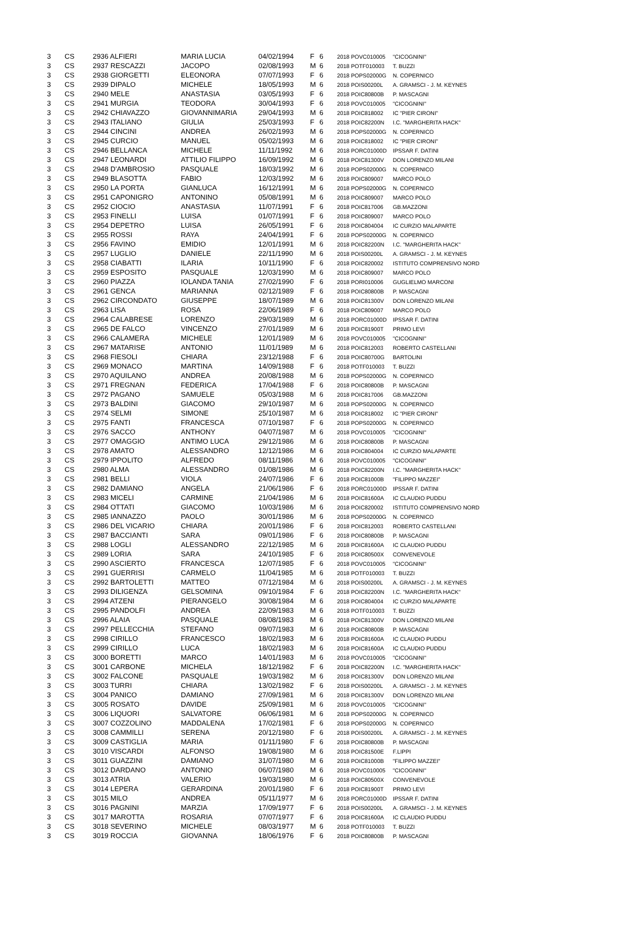| 3 | CS | 2936 ALFIERI | MARIA LUCIA | 04/02/1994 | F | 6 | 2018 POVC010005 | "CICOGNINI" |
| 3 | CS | 2937 RESCAZZI | JACOPO | 02/08/1993 | M | 6 | 2018 POTF010003 | T. BUZZI |
| 3 | CS | 2938 GIORGETTI | ELEONORA | 07/07/1993 | F | 6 | 2018 POPS02000G | N. COPERNICO |
| 3 | CS | 2939 DIPALO | MICHELE | 18/05/1993 | M | 6 | 2018 POIS00200L | A. GRAMSCI - J. M. KEYNES |
| 3 | CS | 2940 MELE | ANASTASIA | 03/05/1993 | F | 6 | 2018 POIC80800B | P. MASCAGNI |
| 3 | CS | 2941 MURGIA | TEODORA | 30/04/1993 | F | 6 | 2018 POVC010005 | "CICOGNINI" |
| 3 | CS | 2942 CHIAVAZZO | GIOVANNIMARIA | 29/04/1993 | M | 6 | 2018 POIC818002 | IC "PIER CIRONI" |
| 3 | CS | 2943 ITALIANO | GIULIA | 25/03/1993 | F | 6 | 2018 POIC82200N | I.C. "MARGHERITA HACK" |
| 3 | CS | 2944 CINCINI | ANDREA | 26/02/1993 | M | 6 | 2018 POPS02000G | N. COPERNICO |
| 3 | CS | 2945 CURCIO | MANUEL | 05/02/1993 | M | 6 | 2018 POIC818002 | IC "PIER CIRONI" |
| 3 | CS | 2946 BELLANCA | MICHELE | 11/11/1992 | M | 6 | 2018 PORC01000D | IPSSAR F. DATINI |
| 3 | CS | 2947 LEONARDI | ATTILIO FILIPPO | 16/09/1992 | M | 6 | 2018 POIC81300V | DON LORENZO MILANI |
| 3 | CS | 2948 D'AMBROSIO | PASQUALE | 18/03/1992 | M | 6 | 2018 POPS02000G | N. COPERNICO |
| 3 | CS | 2949 BLASOTTA | FABIO | 12/03/1992 | M | 6 | 2018 POIC809007 | MARCO POLO |
| 3 | CS | 2950 LA PORTA | GIANLUCA | 16/12/1991 | M | 6 | 2018 POPS02000G | N. COPERNICO |
| 3 | CS | 2951 CAPONIGRO | ANTONINO | 05/08/1991 | M | 6 | 2018 POIC809007 | MARCO POLO |
| 3 | CS | 2952 CIOCIO | ANASTASIA | 11/07/1991 | F | 6 | 2018 POIC817006 | GB.MAZZONI |
| 3 | CS | 2953 FINELLI | LUISA | 01/07/1991 | F | 6 | 2018 POIC809007 | MARCO POLO |
| 3 | CS | 2954 DEPETRO | LUISA | 26/05/1991 | F | 6 | 2018 POIC804004 | IC CURZIO MALAPARTE |
| 3 | CS | 2955 ROSSI | RAYA | 24/04/1991 | F | 6 | 2018 POPS02000G | N. COPERNICO |
| 3 | CS | 2956 FAVINO | EMIDIO | 12/01/1991 | M | 6 | 2018 POIC82200N | I.C. "MARGHERITA HACK" |
| 3 | CS | 2957 LUGLIO | DANIELE | 22/11/1990 | M | 6 | 2018 POIS00200L | A. GRAMSCI - J. M. KEYNES |
| 3 | CS | 2958 CIABATTI | ILARIA | 10/11/1990 | F | 6 | 2018 POIC820002 | ISTITUTO COMPRENSIVO NORD |
| 3 | CS | 2959 ESPOSITO | PASQUALE | 12/03/1990 | M | 6 | 2018 POIC809007 | MARCO POLO |
| 3 | CS | 2960 PIAZZA | IOLANDA TANIA | 27/02/1990 | F | 6 | 2018 PORI010006 | GUGLIELMO MARCONI |
| 3 | CS | 2961 GENCA | MARIANNA | 02/12/1989 | F | 6 | 2018 POIC80800B | P. MASCAGNI |
| 3 | CS | 2962 CIRCONDATO | GIUSEPPE | 18/07/1989 | M | 6 | 2018 POIC81300V | DON LORENZO MILANI |
| 3 | CS | 2963 LISA | ROSA | 22/06/1989 | F | 6 | 2018 POIC809007 | MARCO POLO |
| 3 | CS | 2964 CALABRESE | LORENZO | 29/03/1989 | M | 6 | 2018 PORC01000D | IPSSAR F. DATINI |
| 3 | CS | 2965 DE FALCO | VINCENZO | 27/01/1989 | M | 6 | 2018 POIC81900T | PRIMO LEVI |
| 3 | CS | 2966 CALAMERA | MICHELE | 12/01/1989 | M | 6 | 2018 POVC010005 | "CICOGNINI" |
| 3 | CS | 2967 MATARISE | ANTONIO | 11/01/1989 | M | 6 | 2018 POIC812003 | ROBERTO CASTELLANI |
| 3 | CS | 2968 FIESOLI | CHIARA | 23/12/1988 | F | 6 | 2018 POIC80700G | BARTOLINI |
| 3 | CS | 2969 MONACO | MARTINA | 14/09/1988 | F | 6 | 2018 POTF010003 | T. BUZZI |
| 3 | CS | 2970 AQUILANO | ANDREA | 20/08/1988 | M | 6 | 2018 POPS02000G | N. COPERNICO |
| 3 | CS | 2971 FREGNAN | FEDERICA | 17/04/1988 | F | 6 | 2018 POIC80800B | P. MASCAGNI |
| 3 | CS | 2972 PAGANO | SAMUELE | 05/03/1988 | M | 6 | 2018 POIC817006 | GB.MAZZONI |
| 3 | CS | 2973 BALDINI | GIACOMO | 29/10/1987 | M | 6 | 2018 POPS02000G | N. COPERNICO |
| 3 | CS | 2974 SELMI | SIMONE | 25/10/1987 | M | 6 | 2018 POIC818002 | IC "PIER CIRONI" |
| 3 | CS | 2975 FANTI | FRANCESCA | 07/10/1987 | F | 6 | 2018 POPS02000G | N. COPERNICO |
| 3 | CS | 2976 SACCO | ANTHONY | 04/07/1987 | M | 6 | 2018 POVC010005 | "CICOGNINI" |
| 3 | CS | 2977 OMAGGIO | ANTIMO LUCA | 29/12/1986 | M | 6 | 2018 POIC80800B | P. MASCAGNI |
| 3 | CS | 2978 AMATO | ALESSANDRO | 12/12/1986 | M | 6 | 2018 POIC804004 | IC CURZIO MALAPARTE |
| 3 | CS | 2979 IPPOLITO | ALFREDO | 08/11/1986 | M | 6 | 2018 POVC010005 | "CICOGNINI" |
| 3 | CS | 2980 ALMA | ALESSANDRO | 01/08/1986 | M | 6 | 2018 POIC82200N | I.C. "MARGHERITA HACK" |
| 3 | CS | 2981 BELLI | VIOLA | 24/07/1986 | F | 6 | 2018 POIC81000B | "FILIPPO MAZZEI" |
| 3 | CS | 2982 DAMIANO | ANGELA | 21/06/1986 | F | 6 | 2018 PORC01000D | IPSSAR F. DATINI |
| 3 | CS | 2983 MICELI | CARMINE | 21/04/1986 | M | 6 | 2018 POIC81600A | IC CLAUDIO PUDDU |
| 3 | CS | 2984 OTTATI | GIACOMO | 10/03/1986 | M | 6 | 2018 POIC820002 | ISTITUTO COMPRENSIVO NORD |
| 3 | CS | 2985 IANNAZZO | PAOLO | 30/01/1986 | M | 6 | 2018 POPS02000G | N. COPERNICO |
| 3 | CS | 2986 DEL VICARIO | CHIARA | 20/01/1986 | F | 6 | 2018 POIC812003 | ROBERTO CASTELLANI |
| 3 | CS | 2987 BACCIANTI | SARA | 09/01/1986 | F | 6 | 2018 POIC80800B | P. MASCAGNI |
| 3 | CS | 2988 LOGLI | ALESSANDRO | 22/12/1985 | M | 6 | 2018 POIC81600A | IC CLAUDIO PUDDU |
| 3 | CS | 2989 LORIA | SARA | 24/10/1985 | F | 6 | 2018 POIC80500X | CONVENEVOLE |
| 3 | CS | 2990 ASCIERTO | FRANCESCA | 12/07/1985 | F | 6 | 2018 POVC010005 | "CICOGNINI" |
| 3 | CS | 2991 GUERRISI | CARMELO | 11/04/1985 | M | 6 | 2018 POTF010003 | T. BUZZI |
| 3 | CS | 2992 BARTOLETTI | MATTEO | 07/12/1984 | M | 6 | 2018 POIS00200L | A. GRAMSCI - J. M. KEYNES |
| 3 | CS | 2993 DILIGENZA | GELSOMINA | 09/10/1984 | F | 6 | 2018 POIC82200N | I.C. "MARGHERITA HACK" |
| 3 | CS | 2994 ATZENI | PIERANGELO | 30/08/1984 | M | 6 | 2018 POIC804004 | IC CURZIO MALAPARTE |
| 3 | CS | 2995 PANDOLFI | ANDREA | 22/09/1983 | M | 6 | 2018 POTF010003 | T. BUZZI |
| 3 | CS | 2996 ALAIA | PASQUALE | 08/08/1983 | M | 6 | 2018 POIC81300V | DON LORENZO MILANI |
| 3 | CS | 2997 PELLECCHIA | STEFANO | 09/07/1983 | M | 6 | 2018 POIC80800B | P. MASCAGNI |
| 3 | CS | 2998 CIRILLO | FRANCESCO | 18/02/1983 | M | 6 | 2018 POIC81600A | IC CLAUDIO PUDDU |
| 3 | CS | 2999 CIRILLO | LUCA | 18/02/1983 | M | 6 | 2018 POIC81600A | IC CLAUDIO PUDDU |
| 3 | CS | 3000 BORETTI | MARCO | 14/01/1983 | M | 6 | 2018 POVC010005 | "CICOGNINI" |
| 3 | CS | 3001 CARBONE | MICHELA | 18/12/1982 | F | 6 | 2018 POIC82200N | I.C. "MARGHERITA HACK" |
| 3 | CS | 3002 FALCONE | PASQUALE | 19/03/1982 | M | 6 | 2018 POIC81300V | DON LORENZO MILANI |
| 3 | CS | 3003 TURRI | CHIARA | 13/02/1982 | F | 6 | 2018 POIS00200L | A. GRAMSCI - J. M. KEYNES |
| 3 | CS | 3004 PANICO | DAMIANO | 27/09/1981 | M | 6 | 2018 POIC81300V | DON LORENZO MILANI |
| 3 | CS | 3005 ROSATO | DAVIDE | 25/09/1981 | M | 6 | 2018 POVC010005 | "CICOGNINI" |
| 3 | CS | 3006 LIQUORI | SALVATORE | 06/06/1981 | M | 6 | 2018 POPS02000G | N. COPERNICO |
| 3 | CS | 3007 COZZOLINO | MADDALENA | 17/02/1981 | F | 6 | 2018 POPS02000G | N. COPERNICO |
| 3 | CS | 3008 CAMMILLI | SERENA | 20/12/1980 | F | 6 | 2018 POIS00200L | A. GRAMSCI - J. M. KEYNES |
| 3 | CS | 3009 CASTIGLIA | MARIA | 01/11/1980 | F | 6 | 2018 POIC80800B | P. MASCAGNI |
| 3 | CS | 3010 VISCARDI | ALFONSO | 19/08/1980 | M | 6 | 2018 POIC81500E | F.LIPPI |
| 3 | CS | 3011 GUAZZINI | DAMIANO | 31/07/1980 | M | 6 | 2018 POIC81000B | "FILIPPO MAZZEI" |
| 3 | CS | 3012 DARDANO | ANTONIO | 06/07/1980 | M | 6 | 2018 POVC010005 | "CICOGNINI" |
| 3 | CS | 3013 ATRIA | VALERIO | 19/03/1980 | M | 6 | 2018 POIC80500X | CONVENEVOLE |
| 3 | CS | 3014 LEPERA | GERARDINA | 20/01/1980 | F | 6 | 2018 POIC81900T | PRIMO LEVI |
| 3 | CS | 3015 MILO | ANDREA | 05/11/1977 | M | 6 | 2018 PORC01000D | IPSSAR F. DATINI |
| 3 | CS | 3016 PAGNINI | MARZIA | 17/09/1977 | F | 6 | 2018 POIS00200L | A. GRAMSCI - J. M. KEYNES |
| 3 | CS | 3017 MAROTTA | ROSARIA | 07/07/1977 | F | 6 | 2018 POIC81600A | IC CLAUDIO PUDDU |
| 3 | CS | 3018 SEVERINO | MICHELE | 08/03/1977 | M | 6 | 2018 POTF010003 | T. BUZZI |
| 3 | CS | 3019 ROCCIA | GIOVANNA | 18/06/1976 | F | 6 | 2018 POIC80800B | P. MASCAGNI |